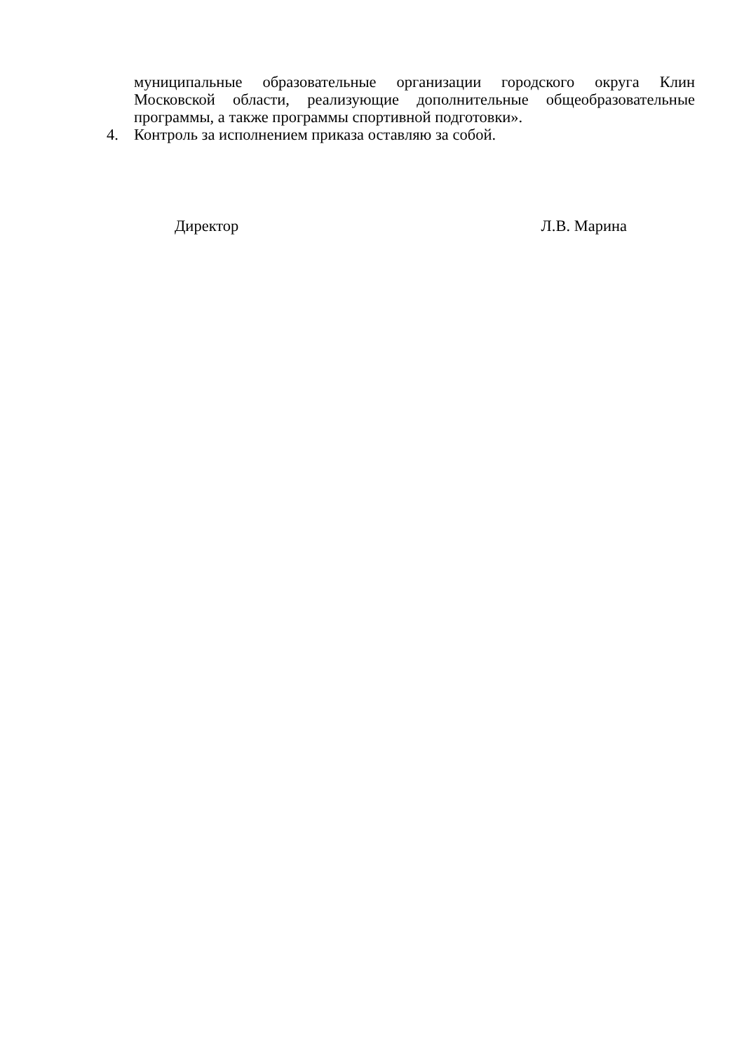муниципальные образовательные организации городского округа Клин Московской области, реализующие дополнительные общеобразовательные программы, а также программы спортивной подготовки».
4. Контроль за исполнением приказа оставляю за собой.
Директор Л.В. Марина